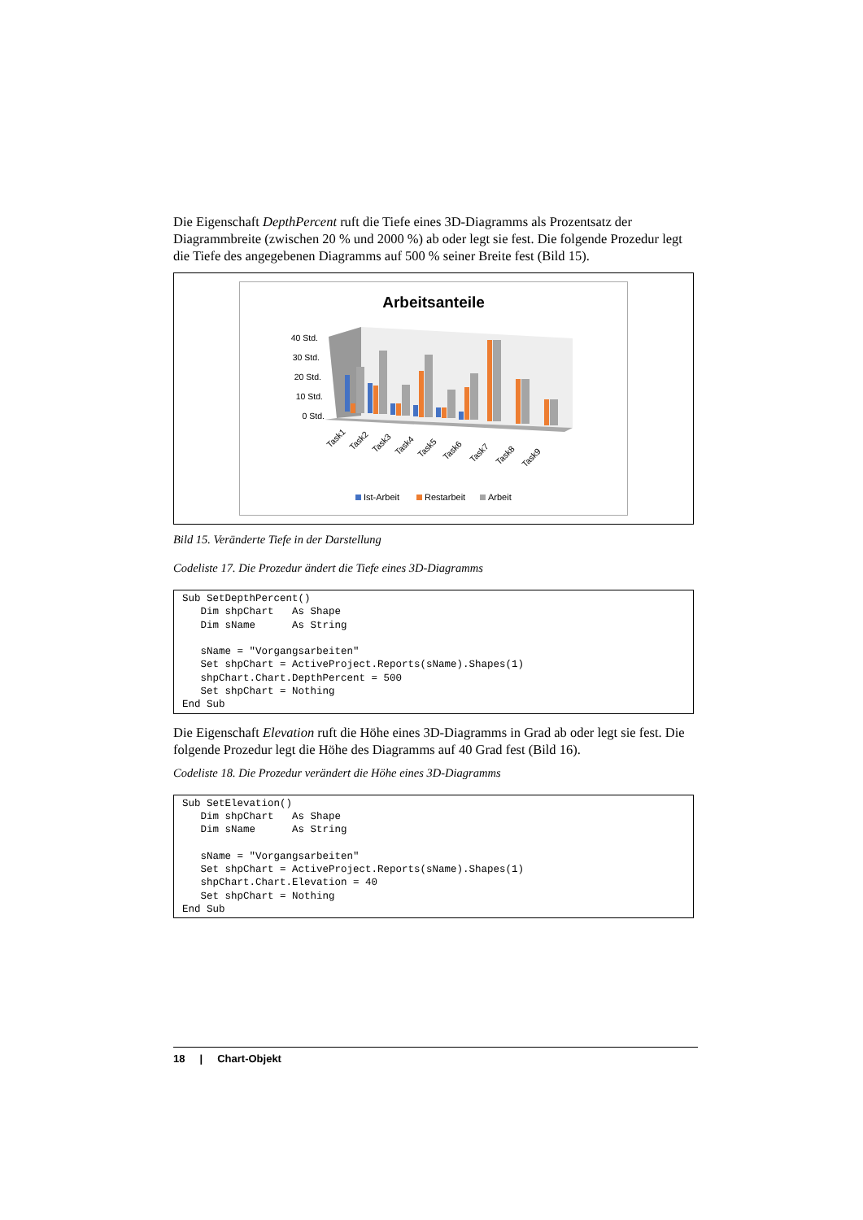Die Eigenschaft DepthPercent ruft die Tiefe eines 3D-Diagramms als Prozentsatz der Diagrammbreite (zwischen 20 % und 2000 %) ab oder legt sie fest. Die folgende Prozedur legt die Tiefe des angegebenen Diagramms auf 500 % seiner Breite fest (Bild 15).
Arbeitsanteile
40 Std.
30 Std.
20 Std.
10 Std.
0 Std.
Task1
Task2
Task3
Task4
Task5
Task6
Task7
Task8
Task9
Ist-Arbeit
Restarbeit
Arbeit
Bild 15. Veränderte Tiefe in der Darstellung
Codeliste 17. Die Prozedur ändert die Tiefe eines 3D-Diagramms
Sub SetDepthPercent()
   Dim shpChart   As Shape
   Dim sName      As String

   sName = "Vorgangsarbeiten"
   Set shpChart = ActiveProject.Reports(sName).Shapes(1)
   shpChart.Chart.DepthPercent = 500
   Set shpChart = Nothing
End Sub
Die Eigenschaft Elevation ruft die Höhe eines 3D-Diagramms in Grad ab oder legt sie fest. Die folgende Prozedur legt die Höhe des Diagramms auf 40 Grad fest (Bild 16).
Codeliste 18. Die Prozedur verändert die Höhe eines 3D-Diagramms
Sub SetElevation()
   Dim shpChart   As Shape
   Dim sName      As String

   sName = "Vorgangsarbeiten"
   Set shpChart = ActiveProject.Reports(sName).Shapes(1)
   shpChart.Chart.Elevation = 40
   Set shpChart = Nothing
End Sub
18 | Chart-Objekt